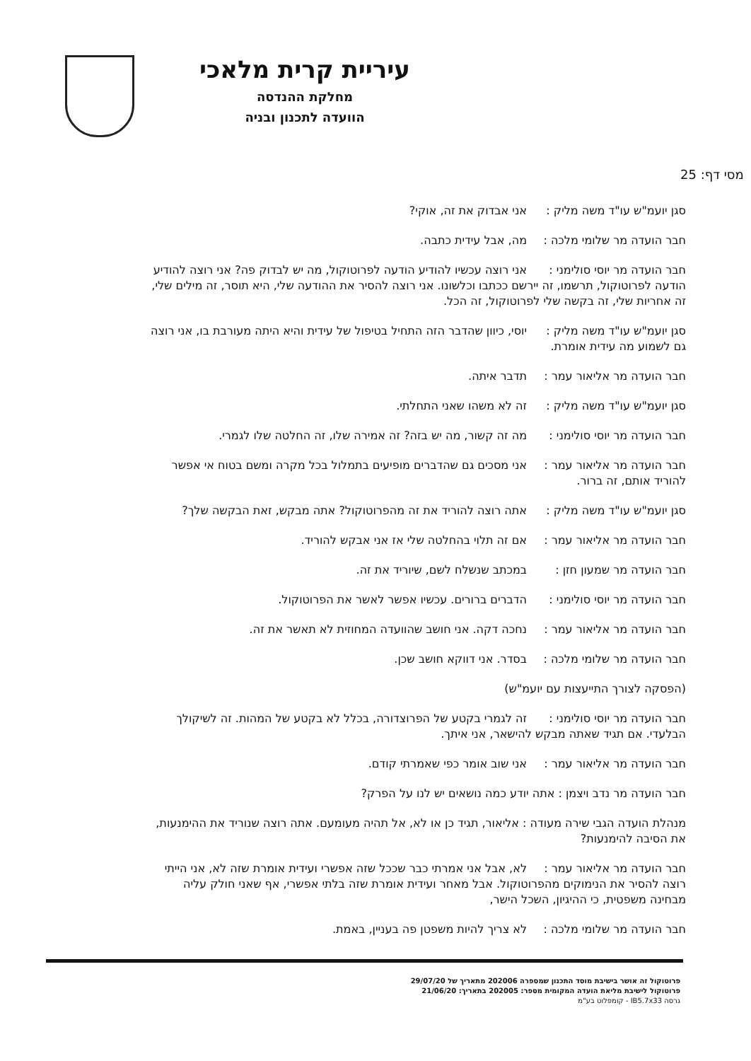עיריית קרית מלאכי
מחלקת ההנדסה
הוועדה לתכנון ובניה
מסי דף: 25
סגן יועמ"ש עו"ד משה מליק : אני אבדוק את זה, אוקי?
חבר הועדה מר שלומי מלכה : מה, אבל עידית כתבה.
חבר הועדה מר יוסי סולימני : אני רוצה עכשיו להודיע הודעה לפרוטוקול, מה יש לבדוק פה? אני רוצה להודיע הודעה לפרוטוקול, תרשמו, זה יירשם ככתבו וכלשונו. אני רוצה להסיר את ההודעה שלי, היא תוסר, זה מילים שלי, זה אחריות שלי, זה בקשה שלי לפרוטוקול, זה הכל.
סגן יועמ"ש עו"ד משה מליק : יוסי, כיוון שהדבר הזה התחיל בטיפול של עידית והיא היתה מעורבת בו, אני רוצה גם לשמוע מה עידית אומרת.
חבר הועדה מר אליאור עמר : תדבר איתה.
סגן יועמ"ש עו"ד משה מליק : זה לא משהו שאני התחלתי.
חבר הועדה מר יוסי סולימני : מה זה קשור, מה יש בזה? זה אמירה שלו, זה החלטה שלו לגמרי.
חבר הועדה מר אליאור עמר : אני מסכים גם שהדברים מופיעים בתמלול בכל מקרה ומשם בטוח אי אפשר להוריד אותם, זה ברור.
סגן יועמ"ש עו"ד משה מליק : אתה רוצה להוריד את זה מהפרוטוקול? אתה מבקש, זאת הבקשה שלך?
חבר הועדה מר אליאור עמר : אם זה תלוי בהחלטה שלי אז אני אבקש להוריד.
חבר הועדה מר שמעון חזן : במכתב שנשלח לשם, שיוריד את זה.
חבר הועדה מר יוסי סולימני : הדברים ברורים. עכשיו אפשר לאשר את הפרוטוקול.
חבר הועדה מר אליאור עמר : נחכה דקה. אני חושב שהוועדה המחוזית לא תאשר את זה.
חבר הועדה מר שלומי מלכה : בסדר. אני דווקא חושב שכן.
(הפסקה לצורך התייעצות עם יועמ"ש)
חבר הועדה מר יוסי סולימני : זה לגמרי בקטע של הפרוצדורה, בכלל לא בקטע של המהות. זה לשיקולך הבלעדי. אם תגיד שאתה מבקש להישאר, אני איתך.
חבר הועדה מר אליאור עמר : אני שוב אומר כפי שאמרתי קודם.
חבר הועדה מר נדב ויצמן : אתה יודע כמה נושאים יש לנו על הפרק?
מנהלת הועדה הגבי שירה מעודה : אליאור, תגיד כן או לא, אל תהיה מעומעם. אתה רוצה שנוריד את ההימנעות, את הסיבה להימנעות?
חבר הועדה מר אליאור עמר : לא, אבל אני אמרתי כבר שככל שזה אפשרי ועידית אומרת שזה לא, אני הייתי רוצה להסיר את הנימוקים מהפרוטוקול. אבל מאחר ועידית אומרת שזה בלתי אפשרי, אף שאני חולק עליה מבחינה משפטית, כי ההיגיון, השכל הישר,
חבר הועדה מר שלומי מלכה : לא צריך להיות משפטן פה בעניין, באמת.
פרוטוקול זה אושר בישיבת מוסד התכנון שמספרה 202006 מתאריך של 29/07/20
פרוטוקול לישיבת מליאת הועדה המקומית מספר: 202005 בתאריך: 21/06/20
גרסה IB5.7x33 - קומפלוט בע"מ